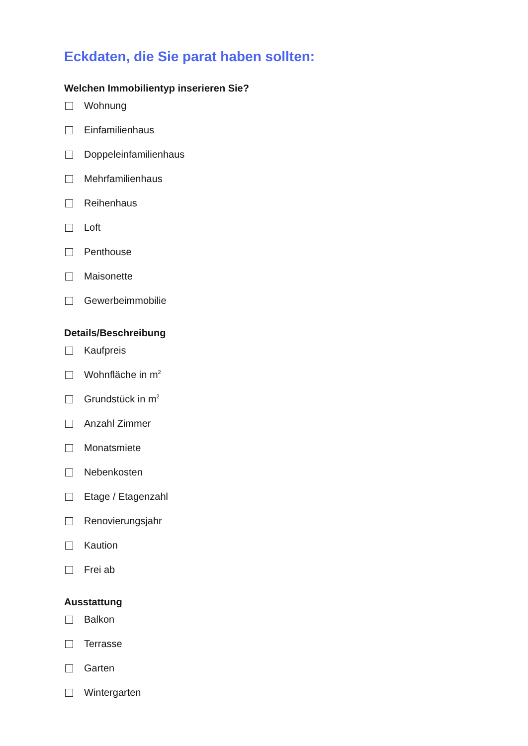Eckdaten, die Sie parat haben sollten:
Welchen Immobilientyp inserieren Sie?
Wohnung
Einfamilienhaus
Doppeleinfamilienhaus
Mehrfamilienhaus
Reihenhaus
Loft
Penthouse
Maisonette
Gewerbeimmobilie
Details/Beschreibung
Kaufpreis
Wohnfläche in m<sup>2</sup>
Grundstück in m<sup>2</sup>
Anzahl Zimmer
Monatsmiete
Nebenkosten
Etage / Etagenzahl
Renovierungsjahr
Kaution
Frei ab
Ausstattung
Balkon
Terrasse
Garten
Wintergarten